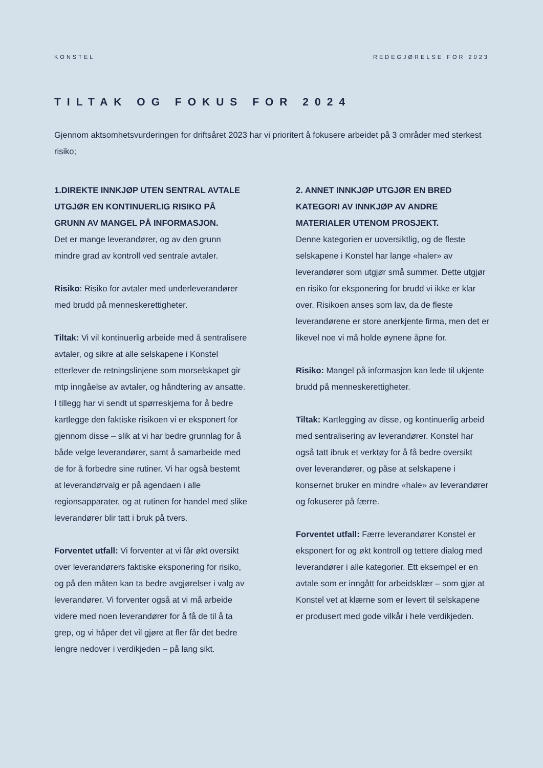KONSTEL REDEGJØRELSE FOR 2023
TILTAK OG FOKUS FOR 2024
Gjennom aktsomhetsvurderingen for driftsåret 2023 har vi prioritert å fokusere arbeidet på 3 områder med sterkest risiko;
1.DIREKTE INNKJØP UTEN SENTRAL AVTALE UTGJØR EN KONTINUERLIG RISIKO PÅ GRUNN AV MANGEL PÅ INFORMASJON.
Det er mange leverandører, og av den grunn mindre grad av kontroll ved sentrale avtaler.
Risiko: Risiko for avtaler med underleverandører med brudd på menneskerettigheter.
Tiltak: Vi vil kontinuerlig arbeide med å sentralisere avtaler, og sikre at alle selskapene i Konstel etterlever de retningslinjene som morselskapet gir mtp inngåelse av avtaler, og håndtering av ansatte. I tillegg har vi sendt ut spørreskjema for å bedre kartlegge den faktiske risikoen vi er eksponert for gjennom disse – slik at vi har bedre grunnlag for å både velge leverandører, samt å samarbeide med de for å forbedre sine rutiner. Vi har også bestemt at leverandørvalg er på agendaen i alle regionsapparater, og at rutinen for handel med slike leverandører blir tatt i bruk på tvers.
Forventet utfall: Vi forventer at vi får økt oversikt over leverandørers faktiske eksponering for risiko, og på den måten kan ta bedre avgjørelser i valg av leverandører. Vi forventer også at vi må arbeide videre med noen leverandører for å få de til å ta grep, og vi håper det vil gjøre at fler får det bedre lengre nedover i verdikjeden – på lang sikt.
2. ANNET INNKJØP UTGJØR EN BRED KATEGORI AV INNKJØP AV ANDRE MATERIALER UTENOM PROSJEKT.
Denne kategorien er uoversiktlig, og de fleste selskapene i Konstel har lange «haler» av leverandører som utgjør små summer. Dette utgjør en risiko for eksponering for brudd vi ikke er klar over. Risikoen anses som lav, da de fleste leverandørene er store anerkjente firma, men det er likevel noe vi må holde øynene åpne for.
Risiko: Mangel på informasjon kan lede til ukjente brudd på menneskerettigheter.
Tiltak: Kartlegging av disse, og kontinuerlig arbeid med sentralisering av leverandører. Konstel har også tatt ibruk et verktøy for å få bedre oversikt over leverandører, og påse at selskapene i konsernet bruker en mindre «hale» av leverandører og fokuserer på færre.
Forventet utfall: Færre leverandører Konstel er eksponert for og økt kontroll og tettere dialog med leverandører i alle kategorier. Ett eksempel er en avtale som er inngått for arbeidsklær – som gjør at Konstel vet at klærne som er levert til selskapene er produsert med gode vilkår i hele verdikjeden.